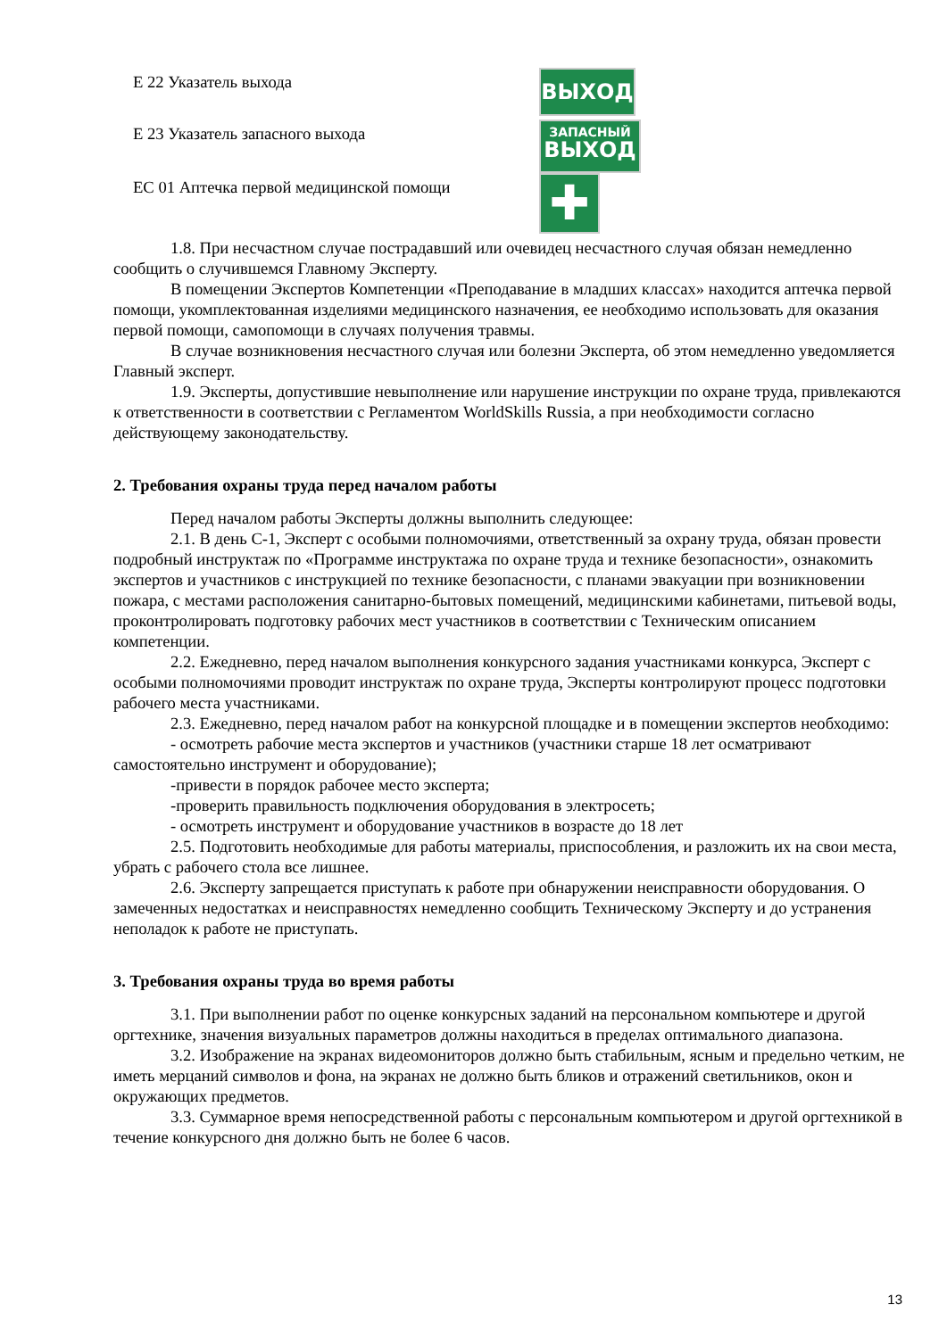Е 22 Указатель выхода
ВЫХОД
Е 23 Указатель запасного выхода
ЗАПАСНЫЙ
ВЫХОД
ЕС 01 Аптечка первой медицинской помощи
✚
1.8. При несчастном случае пострадавший или очевидец несчастного случая обязан немедленно сообщить о случившемся Главному Эксперту.
В помещении Экспертов Компетенции «Преподавание в младших классах» находится аптечка первой помощи, укомплектованная изделиями медицинского назначения, ее необходимо использовать для оказания первой помощи, самопомощи в случаях получения травмы.
В случае возникновения несчастного случая или болезни Эксперта, об этом немедленно уведомляется Главный эксперт.
1.9. Эксперты, допустившие невыполнение или нарушение инструкции по охране труда, привлекаются к ответственности в соответствии с Регламентом WorldSkills Russia, а при необходимости согласно действующему законодательству.
2. Требования охраны труда перед началом работы
Перед началом работы Эксперты должны выполнить следующее:
2.1. В день С-1, Эксперт с особыми полномочиями, ответственный за охрану труда, обязан провести подробный инструктаж по «Программе инструктажа по охране труда и технике безопасности», ознакомить экспертов и участников с инструкцией по технике безопасности, с планами эвакуации при возникновении пожара, с местами расположения санитарно-бытовых помещений, медицинскими кабинетами, питьевой воды, проконтролировать подготовку рабочих мест участников в соответствии с Техническим описанием компетенции.
2.2. Ежедневно, перед началом выполнения конкурсного задания участниками конкурса, Эксперт с особыми полномочиями проводит инструктаж по охране труда, Эксперты контролируют процесс подготовки рабочего места участниками.
2.3. Ежедневно, перед началом работ на конкурсной площадке и в помещении экспертов необходимо:
- осмотреть рабочие места экспертов и участников (участники старше 18 лет осматривают самостоятельно инструмент и оборудование);
-привести в порядок рабочее место эксперта;
-проверить правильность подключения оборудования в электросеть;
- осмотреть инструмент и оборудование участников в возрасте до 18 лет
2.5. Подготовить необходимые для работы материалы, приспособления, и разложить их на свои места, убрать с рабочего стола все лишнее.
2.6. Эксперту запрещается приступать к работе при обнаружении неисправности оборудования. О замеченных недостатках и неисправностях немедленно сообщить Техническому Эксперту и до устранения неполадок к работе не приступать.
3. Требования охраны труда во время работы
3.1. При выполнении работ по оценке конкурсных заданий на персональном компьютере и другой оргтехнике, значения визуальных параметров должны находиться в пределах оптимального диапазона.
3.2. Изображение на экранах видеомониторов должно быть стабильным, ясным и предельно четким, не иметь мерцаний символов и фона, на экранах не должно быть бликов и отражений светильников, окон и окружающих предметов.
3.3. Суммарное время непосредственной работы с персональным компьютером и другой оргтехникой в течение конкурсного дня должно быть не более 6 часов.
13